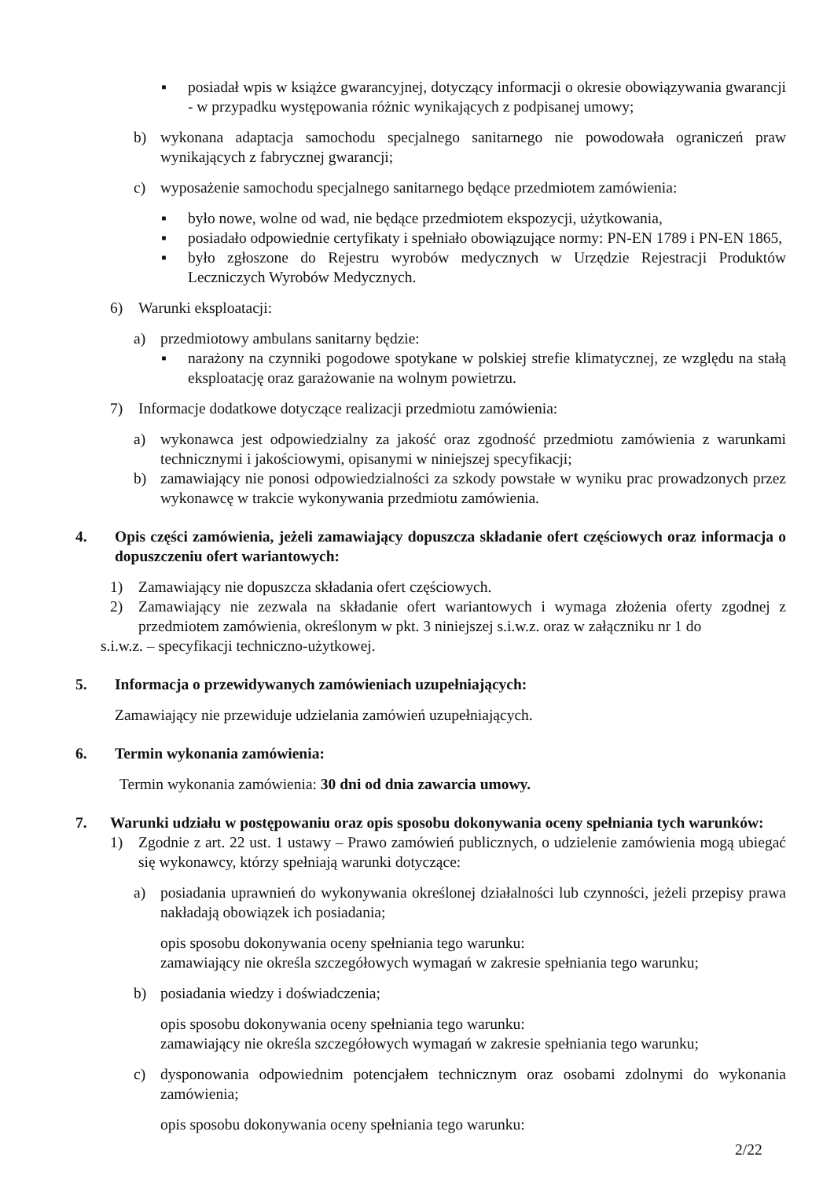▪ posiadał wpis w książce gwarancyjnej, dotyczący informacji o okresie obowiązywania gwarancji - w przypadku występowania różnic wynikających z podpisanej umowy;
b) wykonana adaptacja samochodu specjalnego sanitarnego nie powodowała ograniczeń praw wynikających z fabrycznej gwarancji;
c) wyposażenie samochodu specjalnego sanitarnego będące przedmiotem zamówienia:
▪ było nowe, wolne od wad, nie będące przedmiotem ekspozycji, użytkowania,
▪ posiadało odpowiednie certyfikaty i spełniało obowiązujące normy: PN-EN 1789 i PN-EN 1865,
▪ było zgłoszone do Rejestru wyrobów medycznych w Urzędzie Rejestracji Produktów Leczniczych Wyrobów Medycznych.
6) Warunki eksploatacji:
a) przedmiotowy ambulans sanitarny będzie:
▪ narażony na czynniki pogodowe spotykane w polskiej strefie klimatycznej, ze względu na stałą eksploatację oraz garażowanie na wolnym powietrzu.
7) Informacje dodatkowe dotyczące realizacji przedmiotu zamówienia:
a) wykonawca jest odpowiedzialny za jakość oraz zgodność przedmiotu zamówienia z warunkami technicznymi i jakościowymi, opisanymi w niniejszej specyfikacji;
b) zamawiający nie ponosi odpowiedzialności za szkody powstałe w wyniku prac prowadzonych przez wykonawcę w trakcie wykonywania przedmiotu zamówienia.
4. Opis części zamówienia, jeżeli zamawiający dopuszcza składanie ofert częściowych oraz informacja o dopuszczeniu ofert wariantowych:
1) Zamawiający nie dopuszcza składania ofert częściowych.
2) Zamawiający nie zezwala na składanie ofert wariantowych i wymaga złożenia oferty zgodnej z przedmiotem zamówienia, określonym w pkt. 3 niniejszej s.i.w.z. oraz w załączniku nr 1 do
s.i.w.z. – specyfikacji techniczno-użytkowej.
5. Informacja o przewidywanych zamówieniach uzupełniających:
Zamawiający nie przewiduje udzielania zamówień uzupełniających.
6. Termin wykonania zamówienia:
Termin wykonania zamówienia: 30 dni od dnia zawarcia umowy.
7. Warunki udziału w postępowaniu oraz opis sposobu dokonywania oceny spełniania tych warunków:
1) Zgodnie z art. 22 ust. 1 ustawy – Prawo zamówień publicznych, o udzielenie zamówienia mogą ubiegać się wykonawcy, którzy spełniają warunki dotyczące:
a) posiadania uprawnień do wykonywania określonej działalności lub czynności, jeżeli przepisy prawa nakładają obowiązek ich posiadania;
opis sposobu dokonywania oceny spełniania tego warunku:
zamawiający nie określa szczegółowych wymagań w zakresie spełniania tego warunku;
b) posiadania wiedzy i doświadczenia;
opis sposobu dokonywania oceny spełniania tego warunku:
zamawiający nie określa szczegółowych wymagań w zakresie spełniania tego warunku;
c) dysponowania odpowiednim potencjałem technicznym oraz osobami zdolnymi do wykonania zamówienia;
opis sposobu dokonywania oceny spełniania tego warunku:
2/22